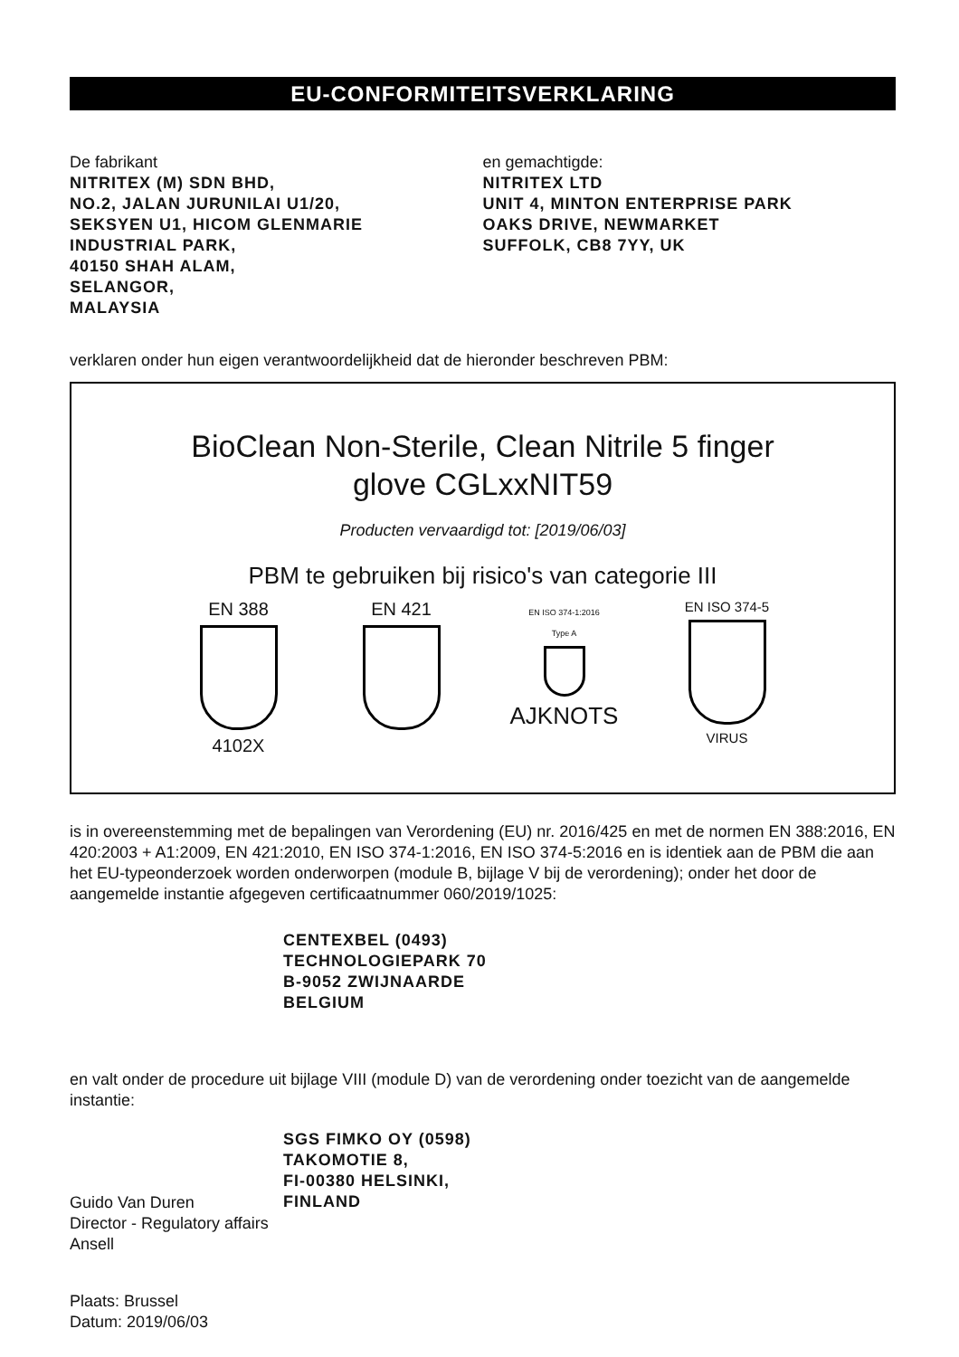EU-CONFORMITEITSVERKLARING
De fabrikant
NITRITEX (M) SDN BHD,
NO.2, JALAN JURUNILAI U1/20,
SEKSYEN U1, HICOM GLENMARIE
INDUSTRIAL PARK,
40150 SHAH ALAM,
SELANGOR,
MALAYSIA
en gemachtigde:
NITRITEX LTD
UNIT 4, MINTON ENTERPRISE PARK
OAKS DRIVE, NEWMARKET
SUFFOLK, CB8 7YY, UK
verklaren onder hun eigen verantwoordelijkheid dat de hieronder beschreven PBM:
BioClean Non-Sterile, Clean Nitrile 5 finger
glove CGLxxNIT59
Producten vervaardigd tot: [2019/06/03]
PBM te gebruiken bij risico's van categorie III
EN 388
4102X
EN 421
EN ISO 374-1:2016
Type A
AJKNOTS
EN ISO 374-5
VIRUS
is in overeenstemming met de bepalingen van Verordening (EU) nr. 2016/425 en met de normen EN 388:2016, EN 420:2003 + A1:2009, EN 421:2010, EN ISO 374-1:2016, EN ISO 374-5:2016 en is identiek aan de PBM die aan het EU-typeonderzoek worden onderworpen (module B, bijlage V bij de verordening); onder het door de aangemelde instantie afgegeven certificaatnummer 060/2019/1025:
CENTEXBEL (0493)
TECHNOLOGIEPARK 70
B-9052 ZWIJNAARDE
BELGIUM
en valt onder de procedure uit bijlage VIII (module D) van de verordening onder toezicht van de aangemelde instantie:
Guido Van Duren
Director - Regulatory affairs
Ansell
SGS FIMKO OY (0598)
TAKOMOTIE 8,
FI-00380 HELSINKI,
FINLAND
Plaats: Brussel
Datum: 2019/06/03